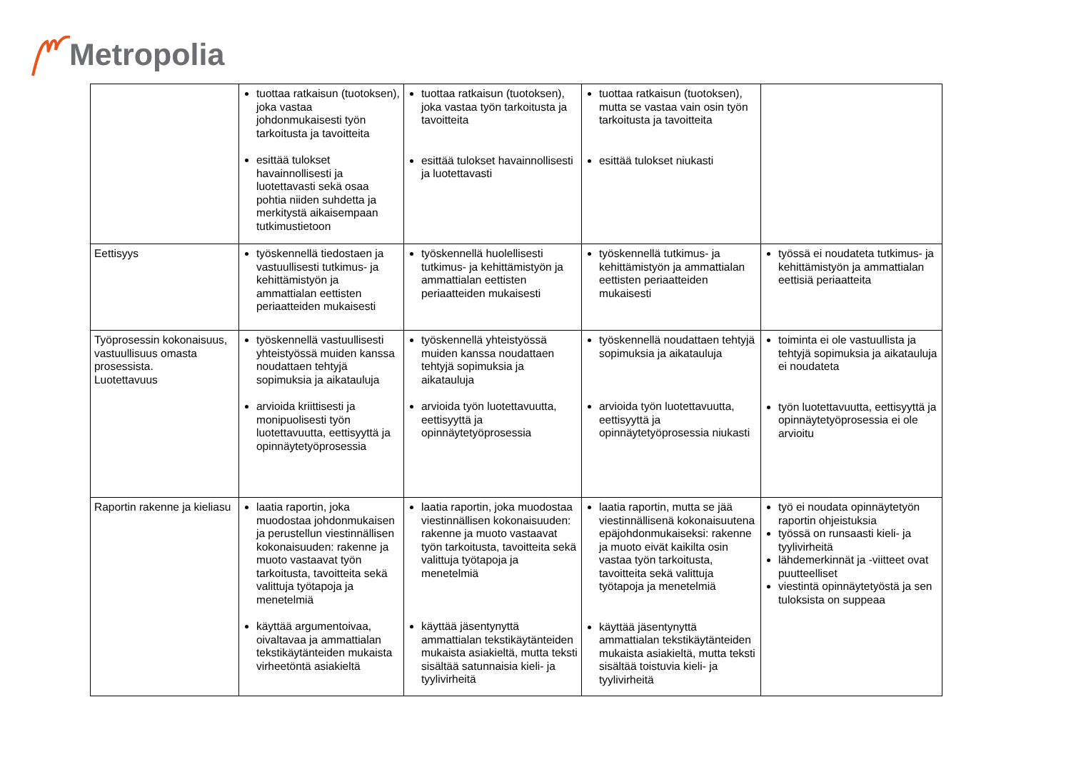Metropolia
| | tuottaa ratkaisun (tuotoksen), joka vastaa johdonmukaisesti työn tarkoitusta ja tavoitteita esittää tulokset havainnollisesti ja luotettavasti sekä osaa pohtia niiden suhdetta ja merkitystä aikaisempaan tutkimustietoon | tuottaa ratkaisun (tuotoksen), joka vastaa työn tarkoitusta ja tavoitteita esittää tulokset havainnollisesti ja luotettavasti | tuottaa ratkaisun (tuotoksen), mutta se vastaa vain osin työn tarkoitusta ja tavoitteita esittää tulokset niukasti | |
| Eettisyys | työskennellä tiedostaen ja vastuullisesti tutkimus- ja kehittämistyön ja ammattialan eettisten periaatteiden mukaisesti | työskennellä huolellisesti tutkimus- ja kehittämistyön ja ammattialan eettisten periaatteiden mukaisesti | työskennellä tutkimus- ja kehittämistyön ja ammattialan eettisten periaatteiden mukaisesti | työssä ei noudateta tutkimus- ja kehittämistyön ja ammattialan eettisiä periaatteita |
| Työprosessin kokonaisuus, vastuullisuus omasta prosessista. Luotettavuus | työskennellä vastuullisesti yhteistyössä muiden kanssa noudattaen tehtyjä sopimuksia ja aikatauluja arvioida kriittisesti ja monipuolisesti työn luotettavuutta, eettisyyttä ja opinnäytetyöprosessia | työskennellä yhteistyössä muiden kanssa noudattaen tehtyjä sopimuksia ja aikatauluja arvioida työn luotettavuutta, eettisyyttä ja opinnäytetyöprosessia | työskennellä noudattaen tehtyjä sopimuksia ja aikatauluja arvioida työn luotettavuutta, eettisyyttä ja opinnäytetyöprosessia niukasti | toiminta ei ole vastuullista ja tehtyjä sopimuksia ja aikatauluja ei noudateta työn luotettavuutta, eettisyyttä ja opinnäytetyöprosessia ei ole arvioitu |
| Raportin rakenne ja kieliasu | laatia raportin, joka muodostaa johdonmukaisen ja perustellun viestinnällisen kokonaisuuden: rakenne ja muoto vastaavat työn tarkoitusta, tavoitteita sekä valittuja työtapoja ja menetelmiä käyttää argumentoivaa, oivaltavaa ja ammattialan tekstikäytänteiden mukaista virheetöntä asiakieltä | laatia raportin, joka muodostaa viestinnällisen kokonaisuuden: rakenne ja muoto vastaavat työn tarkoitusta, tavoitteita sekä valittuja työtapoja ja menetelmiä käyttää jäsentynyttä ammattialan tekstikäytänteiden mukaista asiakieltä, mutta teksti sisältää satunnaisia kieli- ja tyylivirheitä | laatia raportin, mutta se jää viestinnällisenä kokonaisuutena epäjohdonmukaiseksi: rakenne ja muoto eivät kaikilta osin vastaa työn tarkoitusta, tavoitteita sekä valittuja työtapoja ja menetelmiä käyttää jäsentynyttä ammattialan tekstikäytänteiden mukaista asiakieltä, mutta teksti sisältää toistuvia kieli- ja tyylivirheitä | työ ei noudata opinnäytetyön raportin ohjeistuksia työssä on runsaasti kieli- ja tyylivirheitä lähdemerkinnät ja -viitteet ovat puutteelliset viestintä opinnäytetyöstä ja sen tuloksista on suppeaa |